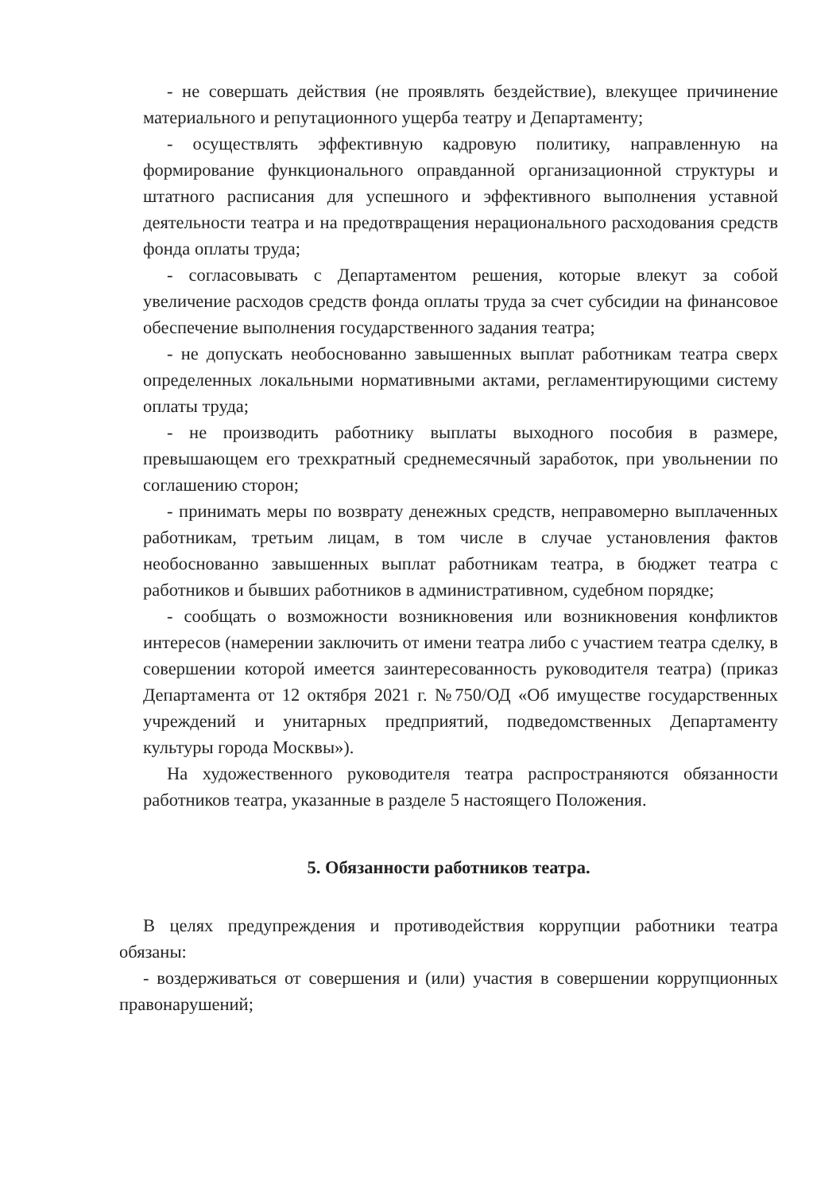- не совершать действия (не проявлять бездействие), влекущее причинение материального и репутационного ущерба театру и Департаменту;
- осуществлять эффективную кадровую политику, направленную на формирование функционального оправданной организационной структуры и штатного расписания для успешного и эффективного выполнения уставной деятельности театра и на предотвращения нерационального расходования средств фонда оплаты труда;
- согласовывать с Департаментом решения, которые влекут за собой увеличение расходов средств фонда оплаты труда за счет субсидии на финансовое обеспечение выполнения государственного задания театра;
- не допускать необоснованно завышенных выплат работникам театра сверх определенных локальными нормативными актами, регламентирующими систему оплаты труда;
- не производить работнику выплаты выходного пособия в размере, превышающем его трехкратный среднемесячный заработок, при увольнении по соглашению сторон;
- принимать меры по возврату денежных средств, неправомерно выплаченных работникам, третьим лицам, в том числе в случае установления фактов необоснованно завышенных выплат работникам театра, в бюджет театра с работников и бывших работников в административном, судебном порядке;
- сообщать о возможности возникновения или возникновения конфликтов интересов (намерении заключить от имени театра либо с участием театра сделку, в совершении которой имеется заинтересованность руководителя театра) (приказ Департамента от 12 октября 2021 г. №750/ОД «Об имуществе государственных учреждений и унитарных предприятий, подведомственных Департаменту культуры города Москвы»).
На художественного руководителя театра распространяются обязанности работников театра, указанные в разделе 5 настоящего Положения.
5. Обязанности работников театра.
В целях предупреждения и противодействия коррупции работники театра обязаны:
- воздерживаться от совершения и (или) участия в совершении коррупционных правонарушений;